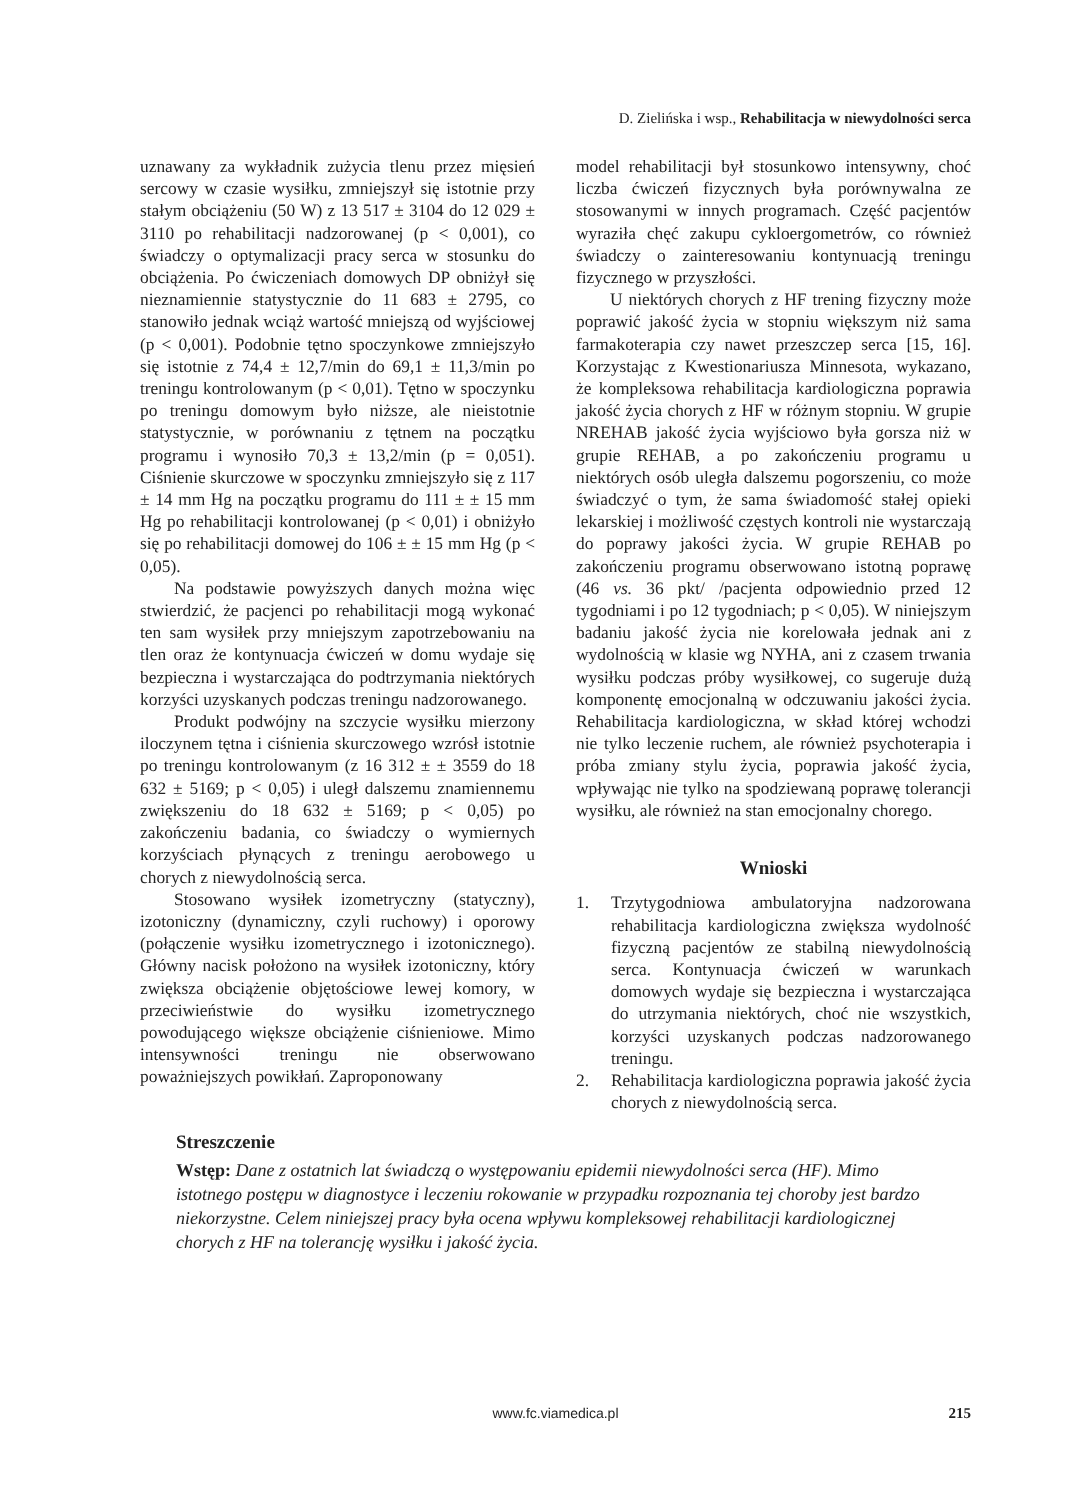D. Zielińska i wsp., Rehabilitacja w niewydolności serca
uznawany za wykładnik zużycia tlenu przez mięsień sercowy w czasie wysiłku, zmniejszył się istotnie przy stałym obciążeniu (50 W) z 13 517 ± 3104 do 12 029 ± 3110 po rehabilitacji nadzorowanej (p < 0,001), co świadczy o optymalizacji pracy serca w stosunku do obciążenia. Po ćwiczeniach domowych DP obniżył się nieznamiennie statystycznie do 11 683 ± 2795, co stanowiło jednak wciąż wartość mniejszą od wyjściowej (p < 0,001). Podobnie tętno spoczynkowe zmniejszyło się istotnie z 74,4 ± 12,7/min do 69,1 ± 11,3/min po treningu kontrolowanym (p < 0,01). Tętno w spoczynku po treningu domowym było niższe, ale nieistotnie statystycznie, w porównaniu z tętnem na początku programu i wynosiło 70,3 ± 13,2/min (p = 0,051). Ciśnienie skurczowe w spoczynku zmniejszyło się z 117 ± 14 mm Hg na początku programu do 111 ± ± 15 mm Hg po rehabilitacji kontrolowanej (p < 0,01) i obniżyło się po rehabilitacji domowej do 106 ± ± 15 mm Hg (p < 0,05).
Na podstawie powyższych danych można więc stwierdzić, że pacjenci po rehabilitacji mogą wykonać ten sam wysiłek przy mniejszym zapotrzebowaniu na tlen oraz że kontynuacja ćwiczeń w domu wydaje się bezpieczna i wystarczająca do podtrzymania niektórych korzyści uzyskanych podczas treningu nadzorowanego.
Produkt podwójny na szczycie wysiłku mierzony iloczynem tętna i ciśnienia skurczowego wzrósł istotnie po treningu kontrolowanym (z 16 312 ± ± 3559 do 18 632 ± 5169; p < 0,05) i uległ dalszemu znamiennemu zwiększeniu do 18 632 ± 5169; p < 0,05) po zakończeniu badania, co świadczy o wymiernych korzyściach płynących z treningu aerobowego u chorych z niewydolnością serca.
Stosowano wysiłek izometryczny (statyczny), izotoniczny (dynamiczny, czyli ruchowy) i oporowy (połączenie wysiłku izometrycznego i izotonicznego). Główny nacisk położono na wysiłek izotoniczny, który zwiększa obciążenie objętościowe lewej komory, w przeciwieństwie do wysiłku izometrycznego powodującego większe obciążenie ciśnieniowe. Mimo intensywności treningu nie obserwowano poważniejszych powikłań. Zaproponowany
model rehabilitacji był stosunkowo intensywny, choć liczba ćwiczeń fizycznych była porównywalna ze stosowanymi w innych programach. Część pacjentów wyraziła chęć zakupu cykloergometrów, co również świadczy o zainteresowaniu kontynuacją treningu fizycznego w przyszłości.
U niektórych chorych z HF trening fizyczny może poprawić jakość życia w stopniu większym niż sama farmakoterapia czy nawet przeszczep serca [15, 16]. Korzystając z Kwestionariusza Minnesota, wykazano, że kompleksowa rehabilitacja kardiologiczna poprawia jakość życia chorych z HF w różnym stopniu. W grupie NREHAB jakość życia wyjściowo była gorsza niż w grupie REHAB, a po zakończeniu programu u niektórych osób uległa dalszemu pogorszeniu, co może świadczyć o tym, że sama świadomość stałej opieki lekarskiej i możliwość częstych kontroli nie wystarczają do poprawy jakości życia. W grupie REHAB po zakończeniu programu obserwowano istotną poprawę (46 vs. 36 pkt/ /pacjenta odpowiednio przed 12 tygodniami i po 12 tygodniach; p < 0,05). W niniejszym badaniu jakość życia nie korelowała jednak ani z wydolnością w klasie wg NYHA, ani z czasem trwania wysiłku podczas próby wysiłkowej, co sugeruje dużą komponentę emocjonalną w odczuwaniu jakości życia. Rehabilitacja kardiologiczna, w skład której wchodzi nie tylko leczenie ruchem, ale również psychoterapia i próba zmiany stylu życia, poprawia jakość życia, wpływając nie tylko na spodziewaną poprawę tolerancji wysiłku, ale również na stan emocjonalny chorego.
Wnioski
1. Trzytygodniowa ambulatoryjna nadzorowana rehabilitacja kardiologiczna zwiększa wydolność fizyczną pacjentów ze stabilną niewydolnością serca. Kontynuacja ćwiczeń w warunkach domowych wydaje się bezpieczna i wystarczająca do utrzymania niektórych, choć nie wszystkich, korzyści uzyskanych podczas nadzorowanego treningu.
2. Rehabilitacja kardiologiczna poprawia jakość życia chorych z niewydolnością serca.
Streszczenie
Wstęp: Dane z ostatnich lat świadczą o występowaniu epidemii niewydolności serca (HF). Mimo istotnego postępu w diagnostyce i leczeniu rokowanie w przypadku rozpoznania tej choroby jest bardzo niekorzystne. Celem niniejszej pracy była ocena wpływu kompleksowej rehabilitacji kardiologicznej chorych z HF na tolerancję wysiłku i jakość życia.
www.fc.viamedica.pl
215